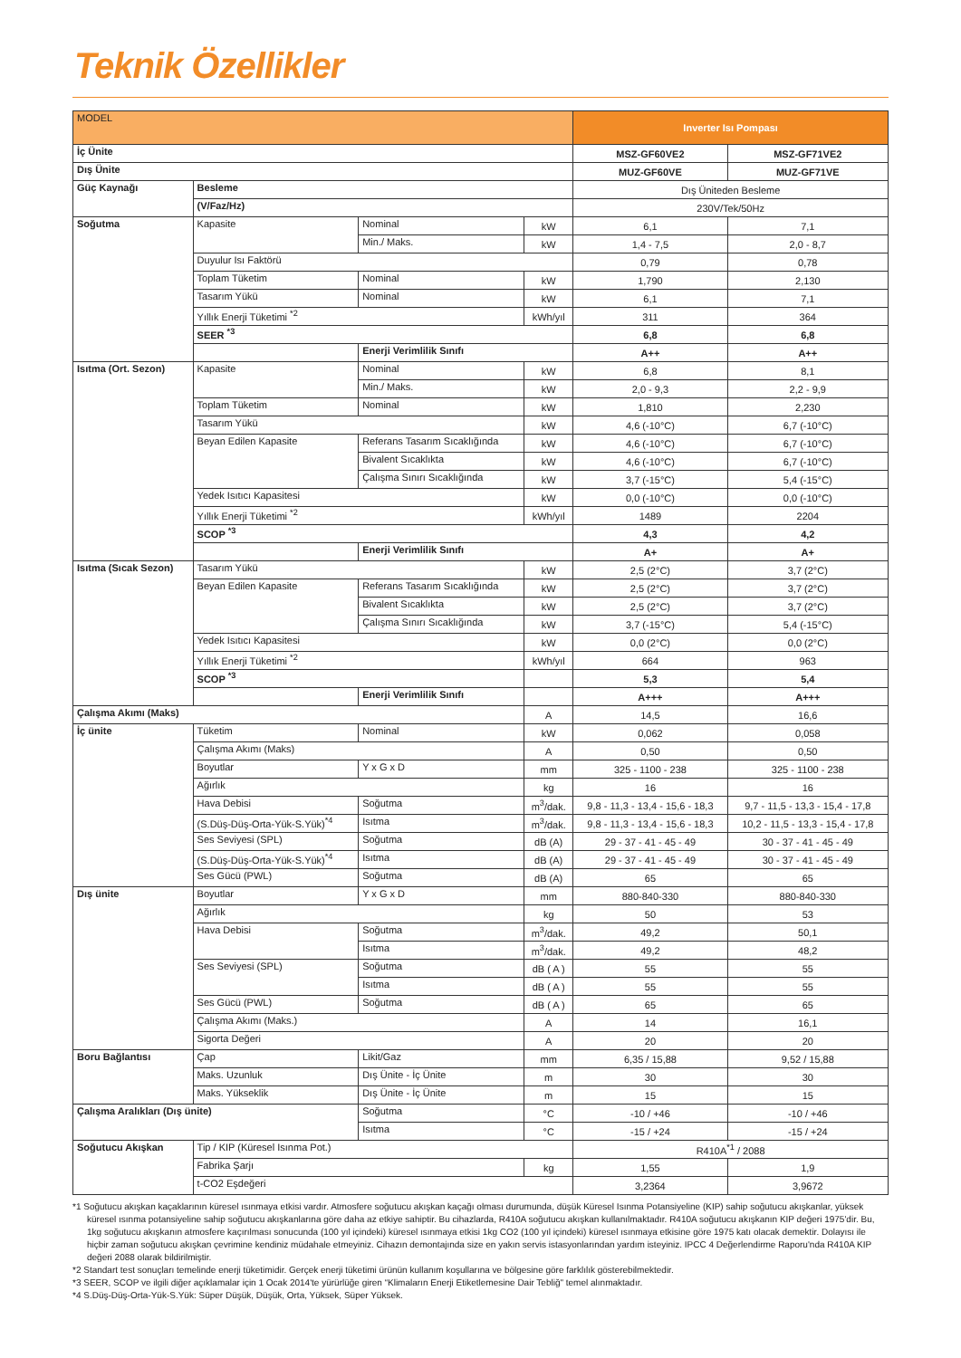Teknik Özellikler
| MODEL | | | | Inverter Isı Pompası | |
| --- | --- | --- | --- | --- | --- |
| İç Ünite | | | | MSZ-GF60VE2 | MSZ-GF71VE2 |
| Dış Ünite | | | | MUZ-GF60VE | MUZ-GF71VE |
| Güç Kaynağı | Besleme | | | Dış Üniteden Besleme | |
| | (V/Faz/Hz) | | | 230V/Tek/50Hz | |
| Soğutma | Kapasite | Nominal | kW | 6,1 | 7,1 |
| | | Min./ Maks. | kW | 1,4 - 7,5 | 2,0 - 8,7 |
| | Duyulur Isı Faktörü | | | 0,79 | 0,78 |
| | Toplam Tüketim | Nominal | kW | 1,790 | 2,130 |
| | Tasarım Yükü | Nominal | kW | 6,1 | 7,1 |
| | Yıllık Enerji Tüketimi <sup>*2</sup> | | kWh/yıl | 311 | 364 |
| | SEER <sup>*3</sup> | | | 6,8 | 6,8 |
| | | Enerji Verimlilik Sınıfı | | A++ | A++ |
| Isıtma (Ort. Sezon) | Kapasite | Nominal | kW | 6,8 | 8,1 |
| | | Min./ Maks. | kW | 2,0 - 9,3 | 2,2 - 9,9 |
| | Toplam Tüketim | Nominal | kW | 1,810 | 2,230 |
| | Tasarım Yükü | | kW | 4,6 (-10°C) | 6,7 (-10°C) |
| | Beyan Edilen Kapasite | Referans Tasarım Sıcaklığında | kW | 4,6 (-10°C) | 6,7 (-10°C) |
| | | Bivalent Sıcaklıkta | kW | 4,6 (-10°C) | 6,7 (-10°C) |
| | | Çalışma Sınırı Sıcaklığında | kW | 3,7 (-15°C) | 5,4 (-15°C) |
| | Yedek Isıtıcı Kapasitesi | | kW | 0,0 (-10°C) | 0,0 (-10°C) |
| | Yıllık Enerji Tüketimi <sup>*2</sup> | | kWh/yıl | 1489 | 2204 |
| | SCOP <sup>*3</sup> | | | 4,3 | 4,2 |
| | | Enerji Verimlilik Sınıfı | | A+ | A+ |
| Isıtma (Sıcak Sezon) | Tasarım Yükü | | kW | 2,5 (2°C) | 3,7 (2°C) |
| | Beyan Edilen Kapasite | Referans Tasarım Sıcaklığında | kW | 2,5 (2°C) | 3,7 (2°C) |
| | | Bivalent Sıcaklıkta | kW | 2,5 (2°C) | 3,7 (2°C) |
| | | Çalışma Sınırı Sıcaklığında | kW | 3,7 (-15°C) | 5,4 (-15°C) |
| | Yedek Isıtıcı Kapasitesi | | kW | 0,0 (2°C) | 0,0 (2°C) |
| | Yıllık Enerji Tüketimi <sup>*2</sup> | | kWh/yıl | 664 | 963 |
| | SCOP <sup>*3</sup> | | | 5,3 | 5,4 |
| | | Enerji Verimlilik Sınıfı | | A+++ | A+++ |
| Çalışma Akımı (Maks) | | | A | 14,5 | 16,6 |
| İç ünite | Tüketim | Nominal | kW | 0,062 | 0,058 |
| | Çalışma Akımı (Maks) | | A | 0,50 | 0,50 |
| | Boyutlar | Y x G x D | mm | 325 - 1100 - 238 | 325 - 1100 - 238 |
| | Ağırlık | | kg | 16 | 16 |
| | Hava Debisi | Soğutma | m<sup>3</sup>/dak. | 9,8 - 11,3 - 13,4 - 15,6 - 18,3 | 9,7 - 11,5 - 13,3 - 15,4 - 17,8 |
| | (S.Düş-Düş-Orta-Yük-S.Yük)<sup>*4</sup> | Isıtma | m<sup>3</sup>/dak. | 9,8 - 11,3 - 13,4 - 15,6 - 18,3 | 10,2 - 11,5 - 13,3 - 15,4 - 17,8 |
| | Ses Seviyesi (SPL) | Soğutma | dB (A) | 29 - 37 - 41 - 45 - 49 | 30 - 37 - 41 - 45 - 49 |
| | (S.Düş-Düş-Orta-Yük-S.Yük)<sup>*4</sup> | Isıtma | dB (A) | 29 - 37 - 41 - 45 - 49 | 30 - 37 - 41 - 45 - 49 |
| | Ses Gücü (PWL) | Soğutma | dB (A) | 65 | 65 |
| Dış ünite | Boyutlar | Y x G x D | mm | 880-840-330 | 880-840-330 |
| | Ağırlık | | kg | 50 | 53 |
| | Hava Debisi | Soğutma | m<sup>3</sup>/dak. | 49,2 | 50,1 |
| | | Isıtma | m<sup>3</sup>/dak. | 49,2 | 48,2 |
| | Ses Seviyesi (SPL) | Soğutma | dB ( A ) | 55 | 55 |
| | | Isıtma | dB ( A ) | 55 | 55 |
| | Ses Gücü (PWL) | Soğutma | dB ( A ) | 65 | 65 |
| | Çalışma Akımı (Maks.) | | A | 14 | 16,1 |
| | Sigorta Değeri | | A | 20 | 20 |
| Boru Bağlantısı | Çap | Likit/Gaz | mm | 6,35 / 15,88 | 9,52 / 15,88 |
| | Maks. Uzunluk | Dış Ünite - İç Ünite | m | 30 | 30 |
| | Maks. Yükseklik | Dış Ünite - İç Ünite | m | 15 | 15 |
| Çalışma Aralıkları (Dış ünite) | | Soğutma | °C | -10 / +46 | -10 / +46 |
| | | Isıtma | °C | -15 / +24 | -15 / +24 |
| Soğutucu Akışkan | Tip / KIP (Küresel Isınma Pot.) | | | R410A<sup>*1</sup> / 2088 | |
| | Fabrika Şarjı | | kg | 1,55 | 1,9 |
| | t-CO2 Eşdeğeri | | | 3,2364 | 3,9672 |
*1 Soğutucu akışkan kaçaklarının küresel ısınmaya etkisi vardır. Atmosfere soğutucu akışkan kaçağı olması durumunda, düşük Küresel Isınma Potansiyeline (KIP) sahip soğutucu akışkanlar, yüksek küresel ısınma potansiyeline sahip soğutucu akışkanlarına göre daha az etkiye sahiptir. Bu cihazlarda, R410A soğutucu akışkan kullanılmaktadır. R410A soğutucu akışkanın KIP değeri 1975'dir. Bu, 1kg soğutucu akışkanın atmosfere kaçırılması sonucunda (100 yıl içindeki) küresel ısınmaya etkisi 1kg CO2 (100 yıl içindeki) küresel ısınmaya etkisine göre 1975 katı olacak demektir. Dolayısı ile hiçbir zaman soğutucu akışkan çevrimine kendiniz müdahale etmeyiniz. Cihazın demontajında size en yakın servis istasyonlarından yardım isteyiniz. IPCC 4 Değerlendirme Raporu'nda R410A KIP değeri 2088 olarak bildirilmiştir.
*2 Standart test sonuçları temelinde enerji tüketimidir. Gerçek enerji tüketimi ürünün kullanım koşullarına ve bölgesine göre farklılık gösterebilmektedir.
*3 SEER, SCOP ve ilgili diğer açıklamalar için 1 Ocak 2014'te yürürlüğe giren “Klimaların Enerji Etiketlemesine Dair Tebliğ" temel alınmaktadır.
*4 S.Düş-Düş-Orta-Yük-S.Yük: Süper Düşük, Düşük, Orta, Yüksek, Süper Yüksek.